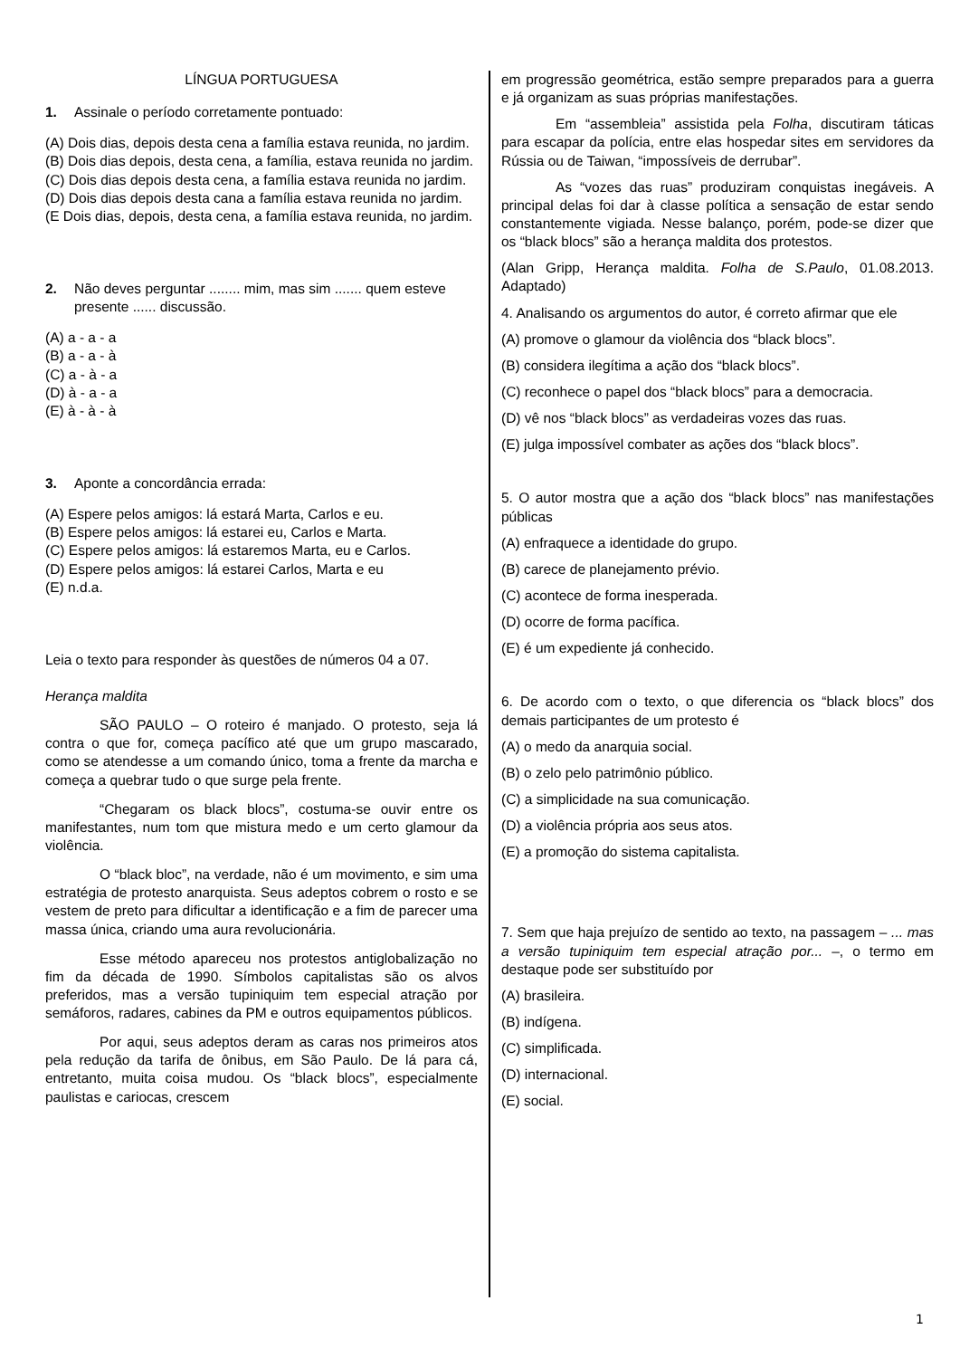LÍNGUA PORTUGUESA
1. Assinale o período corretamente pontuado:
(A) Dois dias, depois desta cena a família estava reunida, no jardim.
(B) Dois dias depois, desta cena, a família, estava reunida no jardim.
(C) Dois dias depois desta cena, a família estava reunida no jardim.
(D) Dois dias depois desta cana a família estava reunida no jardim.
(E Dois dias, depois, desta cena, a família estava reunida, no jardim.
2. Não deves perguntar ........ mim, mas sim ....... quem esteve presente ...... discussão.
(A) a - a - a
(B) a - a - à
(C) a - à - a
(D) à - a - a
(E) à - à - à
3. Aponte a concordância errada:
(A) Espere pelos amigos: lá estará Marta, Carlos e eu.
(B) Espere pelos amigos: lá estarei eu, Carlos e Marta.
(C) Espere pelos amigos: lá estaremos Marta, eu e Carlos.
(D) Espere pelos amigos: lá estarei Carlos, Marta e eu
(E) n.d.a.
Leia o texto para responder às questões de números 04 a 07.
Herança maldita
SÃO PAULO – O roteiro é manjado. O protesto, seja lá contra o que for, começa pacífico até que um grupo mascarado, como se atendesse a um comando único, toma a frente da marcha e começa a quebrar tudo o que surge pela frente.
“Chegaram os black blocs”, costuma-se ouvir entre os manifestantes, num tom que mistura medo e um certo glamour da violência.
O “black bloc”, na verdade, não é um movimento, e sim uma estratégia de protesto anarquista. Seus adeptos cobrem o rosto e se vestem de preto para dificultar a identificação e a fim de parecer uma massa única, criando uma aura revolucionária.
Esse método apareceu nos protestos antiglobalização no fim da década de 1990. Símbolos capitalistas são os alvos preferidos, mas a versão tupiniquim tem especial atração por semáforos, radares, cabines da PM e outros equipamentos públicos.
Por aqui, seus adeptos deram as caras nos primeiros atos pela redução da tarifa de ônibus, em São Paulo. De lá para cá, entretanto, muita coisa mudou. Os “black blocs”, especialmente paulistas e cariocas, crescem
em progressão geométrica, estão sempre preparados para a guerra e já organizam as suas próprias manifestações.
Em “assembleia” assistida pela Folha, discutiram táticas para escapar da polícia, entre elas hospedar sites em servidores da Rússia ou de Taiwan, “impossíveis de derrubar”.
As “vozes das ruas” produziram conquistas inegáveis. A principal delas foi dar à classe política a sensação de estar sendo constantemente vigiada. Nesse balanço, porém, pode-se dizer que os “black blocs” são a herança maldita dos protestos.
(Alan Gripp, Herança maldita. Folha de S.Paulo, 01.08.2013. Adaptado)
4. Analisando os argumentos do autor, é correto afirmar que ele
(A) promove o glamour da violência dos “black blocs”.
(B) considera ilegítima a ação dos “black blocs”.
(C) reconhece o papel dos “black blocs” para a democracia.
(D) vê nos “black blocs” as verdadeiras vozes das ruas.
(E) julga impossível combater as ações dos “black blocs”.
5. O autor mostra que a ação dos “black blocs” nas manifestações públicas
(A) enfraquece a identidade do grupo.
(B) carece de planejamento prévio.
(C) acontece de forma inesperada.
(D) ocorre de forma pacífica.
(E) é um expediente já conhecido.
6. De acordo com o texto, o que diferencia os “black blocs” dos demais participantes de um protesto é
(A) o medo da anarquia social.
(B) o zelo pelo patrimônio público.
(C) a simplicidade na sua comunicação.
(D) a violência própria aos seus atos.
(E) a promoção do sistema capitalista.
7. Sem que haja prejuízo de sentido ao texto, na passagem – ... mas a versão tupiniquim tem especial atração por... –, o termo em destaque pode ser substituído por
(A) brasileira.
(B) indígena.
(C) simplificada.
(D) internacional.
(E) social.
1